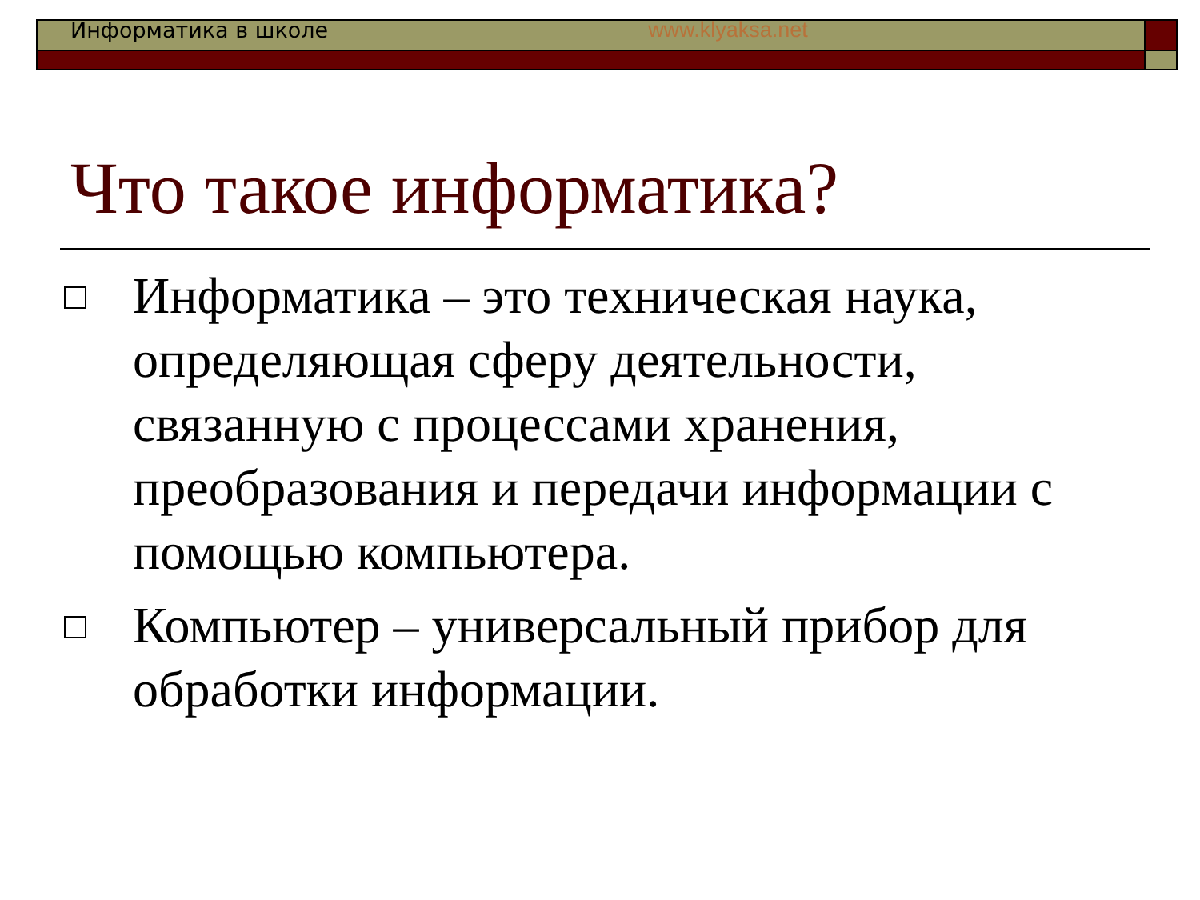Информатика в школе www.klyaksa.net
Что такое информатика?
Информатика – это техническая наука, определяющая сферу деятельности, связанную с процессами хранения, преобразования и передачи информации с помощью компьютера.
Компьютер – универсальный прибор для обработки информации.